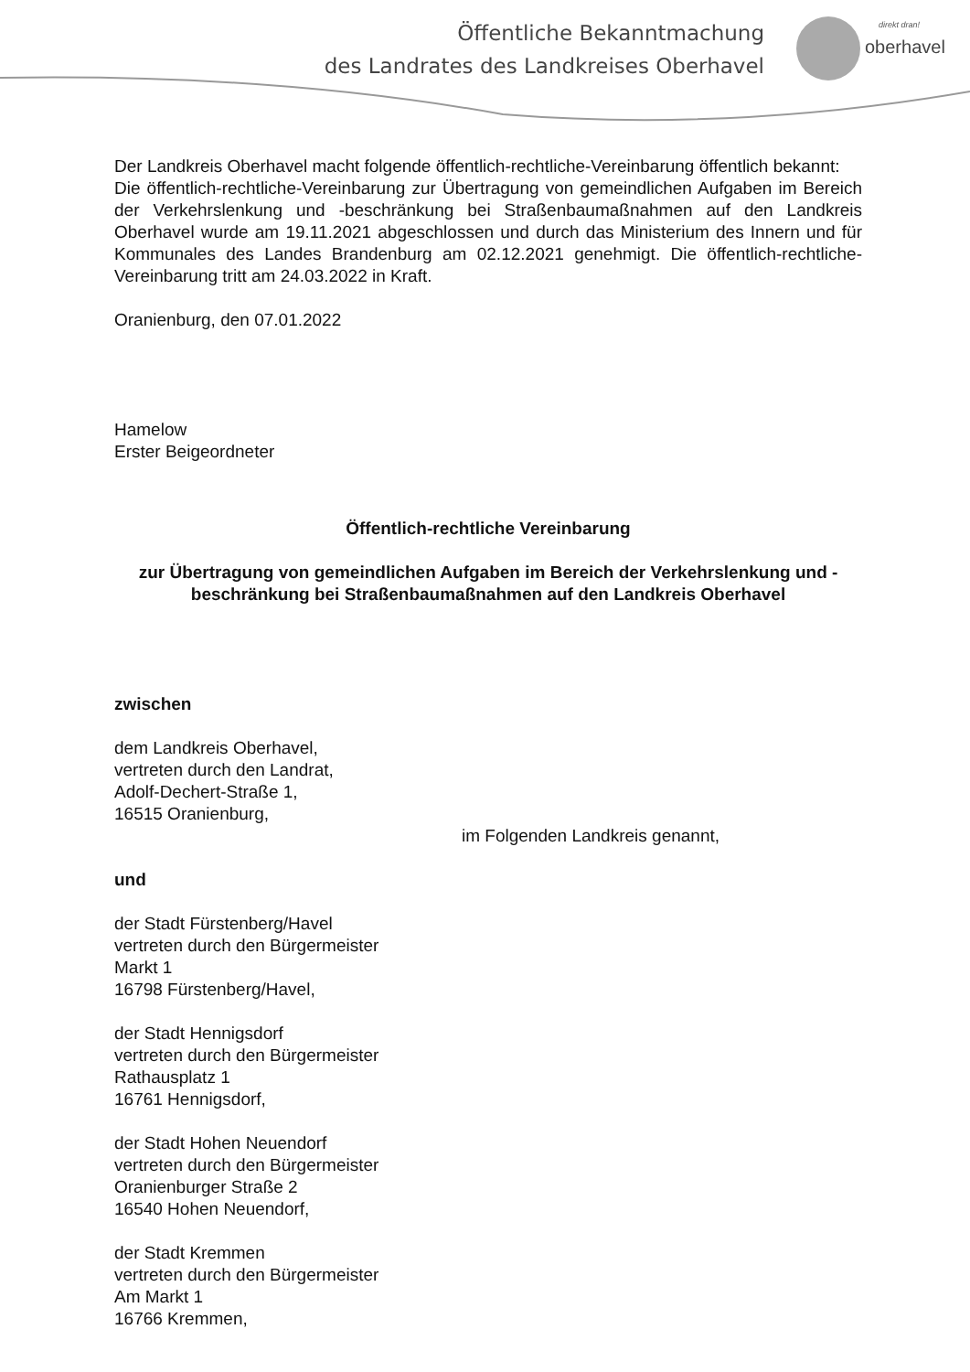Öffentliche Bekanntmachung
des Landrates des Landkreises Oberhavel
direkt dran!
oberhavel
Der Landkreis Oberhavel macht folgende öffentlich-rechtliche-Vereinbarung öffentlich bekannt:
Die öffentlich-rechtliche-Vereinbarung zur Übertragung von gemeindlichen Aufgaben im Bereich der Verkehrslenkung und -beschränkung bei Straßenbaumaßnahmen auf den Landkreis Oberhavel wurde am 19.11.2021 abgeschlossen und durch das Ministerium des Innern und für Kommunales des Landes Brandenburg am 02.12.2021 genehmigt. Die öffentlich-rechtliche-Vereinbarung tritt am 24.03.2022 in Kraft.
Oranienburg, den 07.01.2022
Hamelow
Erster Beigeordneter
Öffentlich-rechtliche Vereinbarung
zur Übertragung von gemeindlichen Aufgaben im Bereich der Verkehrslenkung und -beschränkung bei Straßenbaumaßnahmen auf den Landkreis Oberhavel
zwischen
dem Landkreis Oberhavel,
vertreten durch den Landrat,
Adolf-Dechert-Straße 1,
16515 Oranienburg,
im Folgenden Landkreis genannt,
und
der Stadt Fürstenberg/Havel
vertreten durch den Bürgermeister
Markt 1
16798 Fürstenberg/Havel,
der Stadt Hennigsdorf
vertreten durch den Bürgermeister
Rathausplatz 1
16761 Hennigsdorf,
der Stadt Hohen Neuendorf
vertreten durch den Bürgermeister
Oranienburger Straße 2
16540 Hohen Neuendorf,
der Stadt Kremmen
vertreten durch den Bürgermeister
Am Markt 1
16766 Kremmen,